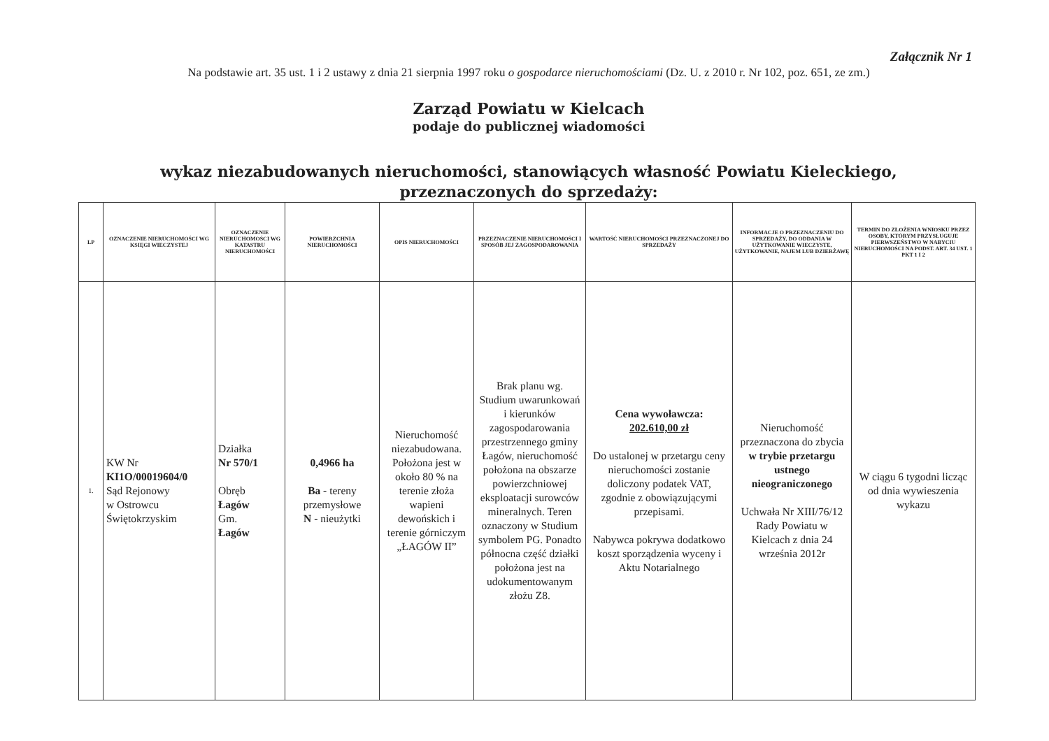Załącznik Nr 1
Na podstawie art. 35 ust. 1 i 2 ustawy z dnia 21 sierpnia 1997 roku o gospodarce nieruchomościami (Dz. U. z 2010 r. Nr 102, poz. 651, ze zm.)
Zarząd Powiatu w Kielcach
podaje do publicznej wiadomości
wykaz niezabudowanych nieruchomości, stanowiących własność Powiatu Kieleckiego,
przeznaczonych do sprzedaży:
| LP | OZNACZENIE NIERUCHOMOŚCI WG KSIĘGI WIECZYSTEJ | OZNACZENIE NIERUCHOMOŚCI WG KATASTRU NIERUCHOMOŚCI | POWIERZCHNIA NIERUCHOMOŚCI | OPIS NIERUCHOMOŚCI | PRZEZNACZENIE NIERUCHOMOŚCI I SPOSÓB JEJ ZAGOSPODAROWANIA | WARTOŚĆ NIERUCHOMOŚCI PRZEZNACZONEJ DO SPRZEDAŻY | INFORMACJE O PRZEZNACZENIU DO SPRZEDAŻY, DO ODDANIA W UŻYTKOWANIE WIECZYSTE, UŻYTKOWANIE, NAJEM LUB DZIERŻAWĘ | TERMIN DO ZŁOŻENIA WNIOSKU PRZEZ OSOBY, KTÓRYM PRZYSŁUGUJE PIERWSZEŃSTWO W NABYCIU NIERUCHOMOŚCI NA PODST. ART. 34 UST. 1 PKT 1 I 2 |
| --- | --- | --- | --- | --- | --- | --- | --- | --- |
| 1. | KW Nr KI1O/00019604/0 Sąd Rejonowy w Ostrowcu Świętokrzyskim | Działka Nr 570/1 Obręb Łagów Gm. Łagów | 0,4966 ha Ba - tereny przemysłowe N - nieużytki | Nieruchomość niezabudowana. Położona jest w około 80 % na terenie złoża wapieni dewońskich i terenie górniczym „ŁAGÓW II” | Brak planu wg. Studium uwarunkowań i kierunków zagospodarowania przestrzennego gminy Łagów, nieruchomość położona na obszarze powierzchniowej eksploatacji surowców mineralnych. Teren oznaczony w Studium symbolem PG. Ponadto północna część działki położona jest na udokumentowanym złożu Z8. | Cena wywoławcza: 202.610,00 zł Do ustalonej w przetargu ceny nieruchomości zostanie doliczony podatek VAT, zgodnie z obowiązującymi przepisami. Nabywca pokrywa dodatkowo koszt sporządzenia wyceny i Aktu Notarialnego | Nieruchomość przeznaczona do zbycia w trybie przetargu ustnego nieograniczonego Uchwała Nr XIII/76/12 Rady Powiatu w Kielcach z dnia 24 września 2012r | W ciągu 6 tygodni licząc od dnia wywieszenia wykazu |